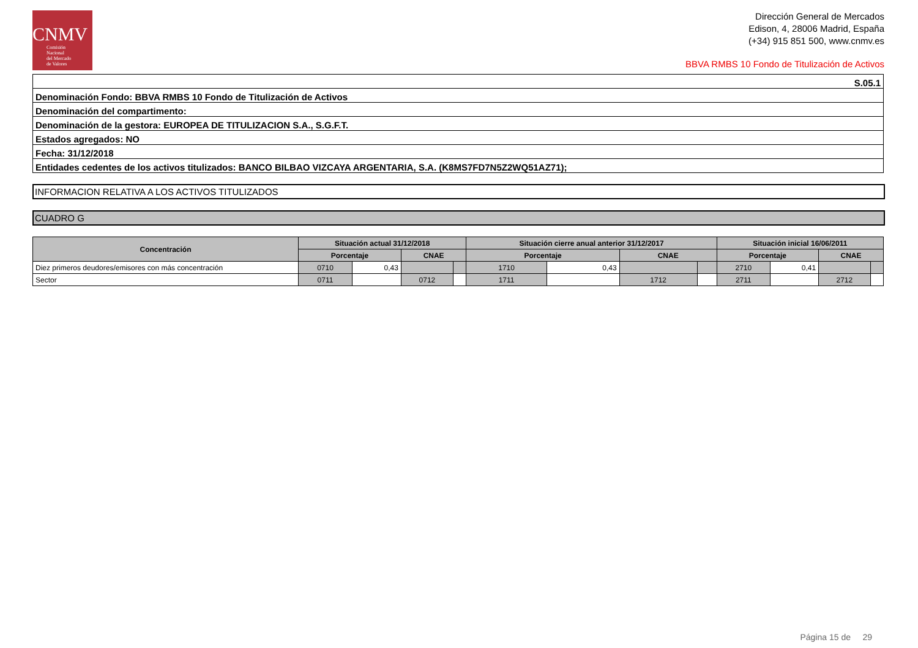CNMV
Comisión
Nacional
del Mercado
de Valores
Dirección General de Mercados
Edison, 4, 28006 Madrid, España
(+34) 915 851 500, www.cnmv.es
BBVA RMBS 10 Fondo de Titulización de Activos
| S.05.1 |
| Denominación Fondo: BBVA RMBS 10 Fondo de Titulización de Activos |
| Denominación del compartimento: |
| Denominación de la gestora: EUROPEA DE TITULIZACION S.A., S.G.F.T. |
| Estados agregados: NO |
| Fecha: 31/12/2018 |
| Entidades cedentes de los activos titulizados: BANCO BILBAO VIZCAYA ARGENTARIA, S.A. (K8MS7FD7N5Z2WQ51AZ71); |
INFORMACION RELATIVA A LOS ACTIVOS TITULIZADOS
CUADRO G
| Concentración | Situación actual 31/12/2018 | | | | Situación cierre anual anterior 31/12/2017 | | | | Situación inicial 16/06/2011 | | | |
| --- | --- | --- | --- | --- | --- | --- | --- | --- | --- | --- | --- | --- |
| | Porcentaje | | CNAE | | Porcentaje | | CNAE | | Porcentaje | | CNAE | |
| Diez primeros deudores/emisores con más concentración | 0710 | 0,43 | | | 1710 | 0,43 | | | 2710 | 0,41 | | |
| Sector | 0711 | | 0712 | | 1711 | | 1712 | | 2711 | | 2712 | |
Página 15 de 29